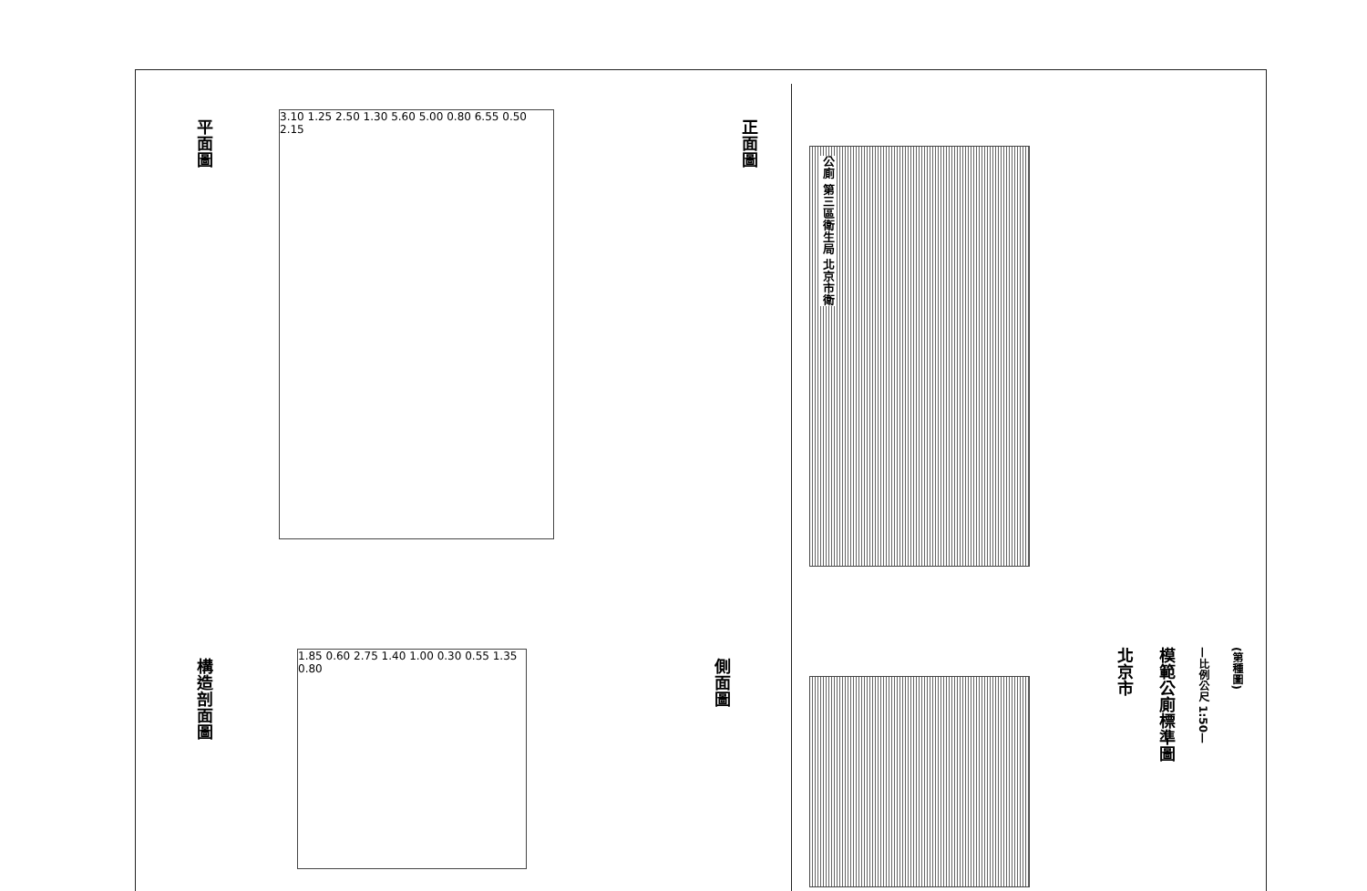平面圖
3.10 1.25 2.50 1.30 5.60 5.00 0.80 6.55 0.50 2.15
正面圖
構造剖面圖
1.85 0.60 2.75 1.40 1.00 0.30 0.55 1.35 0.80
側面圖
公廁 第三區衛生局 北京市衛
北京市
模範公廁標準圖
—比例公尺 1:50—
(第種圖)